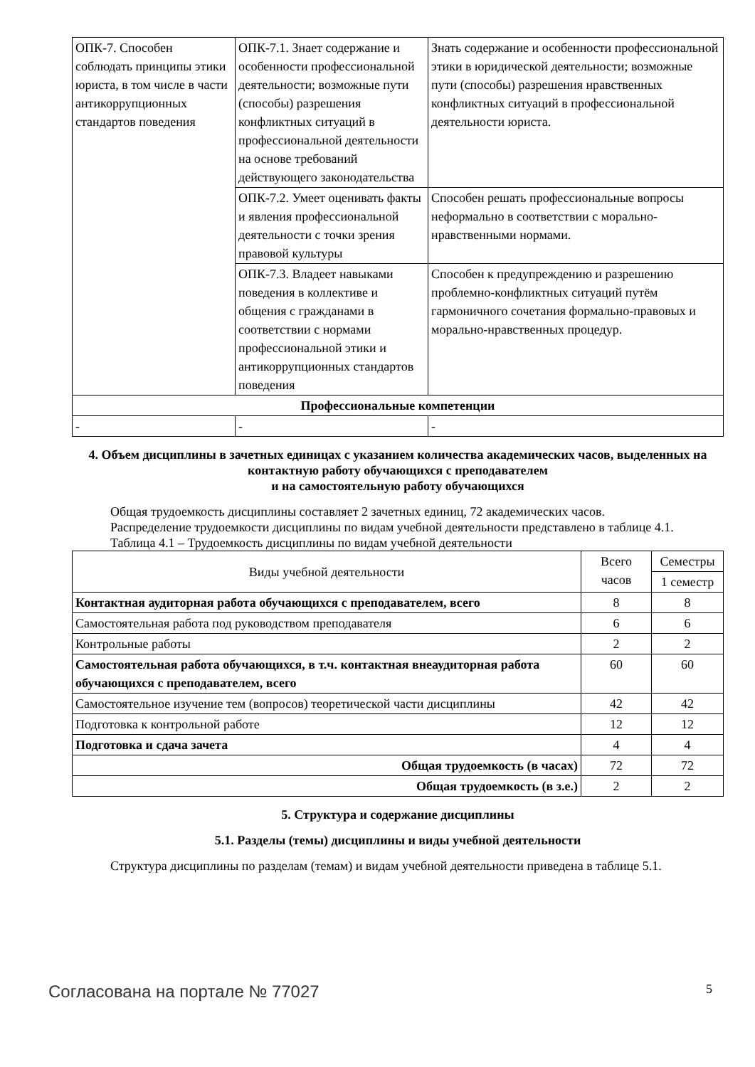| ОПК-7. Способен соблюдать принципы этики юриста, в том числе в части антикоррупционных стандартов поведения | ОПК-7.1. Знает содержание и особенности профессиональной деятельности; возможные пути (способы) разрешения конфликтных ситуаций в профессиональной деятельности на основе требований действующего законодательства | Знать содержание и особенности профессиональной этики в юридической деятельности; возможные пути (способы) разрешения нравственных конфликтных ситуаций в профессиональной деятельности юриста. |
| | ОПК-7.2. Умеет оценивать факты и явления профессиональной деятельности с точки зрения правовой культуры | Способен решать профессиональные вопросы неформально в соответствии с морально-нравственными нормами. |
| | ОПК-7.3. Владеет навыками поведения в коллективе и общения с гражданами в соответствии с нормами профессиональной этики и антикоррупционных стандартов поведения | Способен к предупреждению и разрешению проблемно-конфликтных ситуаций путём гармоничного сочетания формально-правовых и морально-нравственных процедур. |
| Профессиональные компетенции | | |
| - | - | - |
4. Объем дисциплины в зачетных единицах с указанием количества академических часов, выделенных на контактную работу обучающихся с преподавателем
и на самостоятельную работу обучающихся
Общая трудоемкость дисциплины составляет 2 зачетных единиц, 72 академических часов.
Распределение трудоемкости дисциплины по видам учебной деятельности представлено в таблице 4.1.
Таблица 4.1 – Трудоемкость дисциплины по видам учебной деятельности
| Виды учебной деятельности | Всего часов | Семестры |
| --- | --- | --- |
| | | 1 семестр |
| Контактная аудиторная работа обучающихся с преподавателем, всего | 8 | 8 |
| Самостоятельная работа под руководством преподавателя | 6 | 6 |
| Контрольные работы | 2 | 2 |
| Самостоятельная работа обучающихся, в т.ч. контактная внеаудиторная работа обучающихся с преподавателем, всего | 60 | 60 |
| Самостоятельное изучение тем (вопросов) теоретической части дисциплины | 42 | 42 |
| Подготовка к контрольной работе | 12 | 12 |
| Подготовка и сдача зачета | 4 | 4 |
| Общая трудоемкость (в часах) | 72 | 72 |
| Общая трудоемкость (в з.е.) | 2 | 2 |
5. Структура и содержание дисциплины
5.1. Разделы (темы) дисциплины и виды учебной деятельности
Структура дисциплины по разделам (темам) и видам учебной деятельности приведена в таблице 5.1.
Согласована на портале № 77027 5